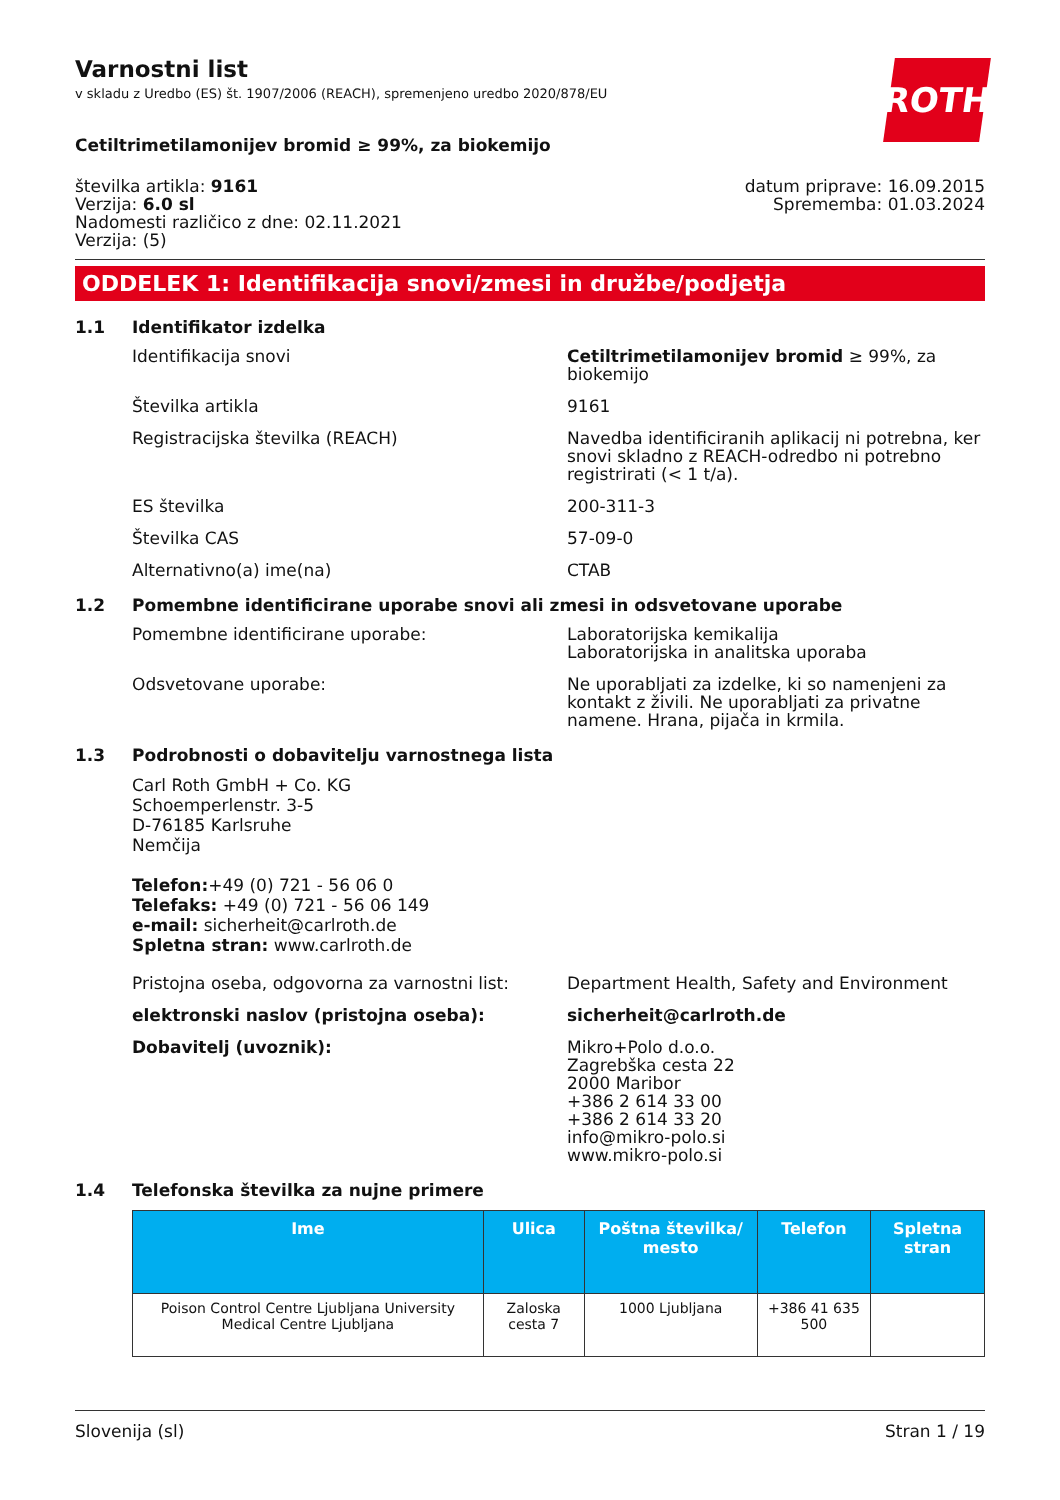ROTH
Varnostni list
v skladu z Uredbo (ES) št. 1907/2006 (REACH), spremenjeno uredbo 2020/878/EU
Cetiltrimetilamonijev bromid ≥ 99%, za biokemijo
številka artikla: 9161
Verzija: 6.0 sl
Nadomesti različico z dne: 02.11.2021
Verzija: (5)
datum priprave: 16.09.2015
Sprememba: 01.03.2024
ODDELEK 1: Identifikacija snovi/zmesi in družbe/podjetja
1.1 Identifikator izdelka
Identifikacija snovi Cetiltrimetilamonijev bromid ≥ 99%, za biokemijo
Številka artikla 9161
Registracijska številka (REACH) Navedba identificiranih aplikacij ni potrebna, ker snovi skladno z REACH-odredbo ni potrebno registrirati (< 1 t/a).
ES številka 200-311-3
Številka CAS 57-09-0
Alternativno(a) ime(na) CTAB
1.2 Pomembne identificirane uporabe snovi ali zmesi in odsvetovane uporabe
Pomembne identificirane uporabe: Laboratorijska kemikalija
Laboratorijska in analitska uporaba
Odsvetovane uporabe: Ne uporabljati za izdelke, ki so namenjeni za kontakt z živili. Ne uporabljati za privatne namene. Hrana, pijača in krmila.
1.3 Podrobnosti o dobavitelju varnostnega lista
Carl Roth GmbH + Co. KG
Schoemperlenstr. 3-5
D-76185 Karlsruhe
Nemčija
Telefon:+49 (0) 721 - 56 06 0
Telefaks: +49 (0) 721 - 56 06 149
e-mail: sicherheit@carlroth.de
Spletna stran: www.carlroth.de
Pristojna oseba, odgovorna za varnostni list:
Department Health, Safety and Environment
elektronski naslov (pristojna oseba): sicherheit@carlroth.de
Dobavitelj (uvoznik): Mikro+Polo d.o.o.
Zagrebška cesta 22
2000 Maribor
+386 2 614 33 00
+386 2 614 33 20
info@mikro-polo.si
www.mikro-polo.si
1.4 Telefonska številka za nujne primere
| Ime | Ulica | Poštna številka/ mesto | Telefon | Spletna stran |
| --- | --- | --- | --- | --- |
| Poison Control Centre Ljubljana University Medical Centre Ljubljana | Zaloska cesta 7 | 1000 Ljubljana | +386 41 635 500 | |
Slovenija (sl) Stran 1 / 19